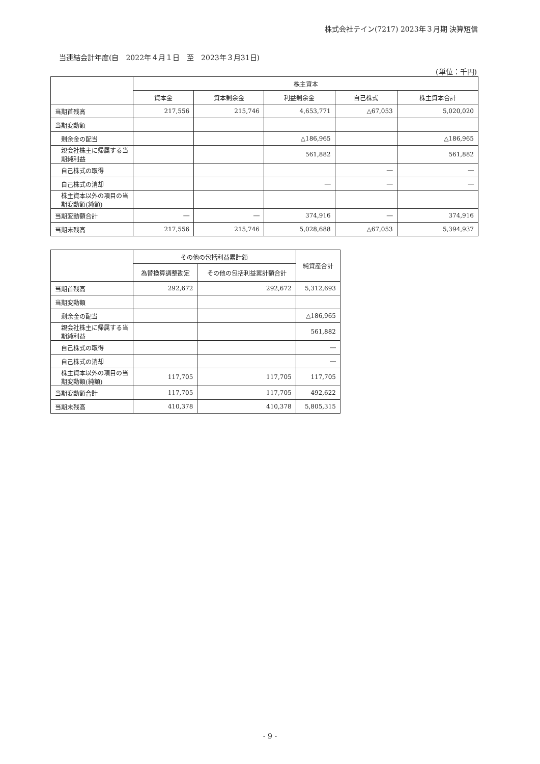株式会社テイン(7217) 2023年３月期 決算短信
当連結会計年度(自　2022年４月１日　至　2023年３月31日)
(単位：千円)
| | 株主資本 | | | | |
| --- | --- | --- | --- | --- | --- |
| | 資本金 | 資本剰余金 | 利益剰余金 | 自己株式 | 株主資本合計 |
| 当期首残高 | 217,556 | 215,746 | 4,653,771 | △67,053 | 5,020,020 |
| 当期変動額 | | | | | |
| 剰余金の配当 | | | △186,965 | | △186,965 |
| 親会社株主に帰属する当期純利益 | | | 561,882 | | 561,882 |
| 自己株式の取得 | | | | ― | ― |
| 自己株式の消却 | | | ― | ― | ― |
| 株主資本以外の項目の当期変動額(純額) | | | | | |
| 当期変動額合計 | ― | ― | 374,916 | ― | 374,916 |
| 当期末残高 | 217,556 | 215,746 | 5,028,688 | △67,053 | 5,394,937 |
| | その他の包括利益累計額 | | 純資産合計 |
| --- | --- | --- | --- |
| | 為替換算調整勘定 | その他の包括利益累計額合計 | |
| 当期首残高 | 292,672 | 292,672 | 5,312,693 |
| 当期変動額 | | | |
| 剰余金の配当 | | | △186,965 |
| 親会社株主に帰属する当期純利益 | | | 561,882 |
| 自己株式の取得 | | | ― |
| 自己株式の消却 | | | ― |
| 株主資本以外の項目の当期変動額(純額) | 117,705 | 117,705 | 117,705 |
| 当期変動額合計 | 117,705 | 117,705 | 492,622 |
| 当期末残高 | 410,378 | 410,378 | 5,805,315 |
- 9 -